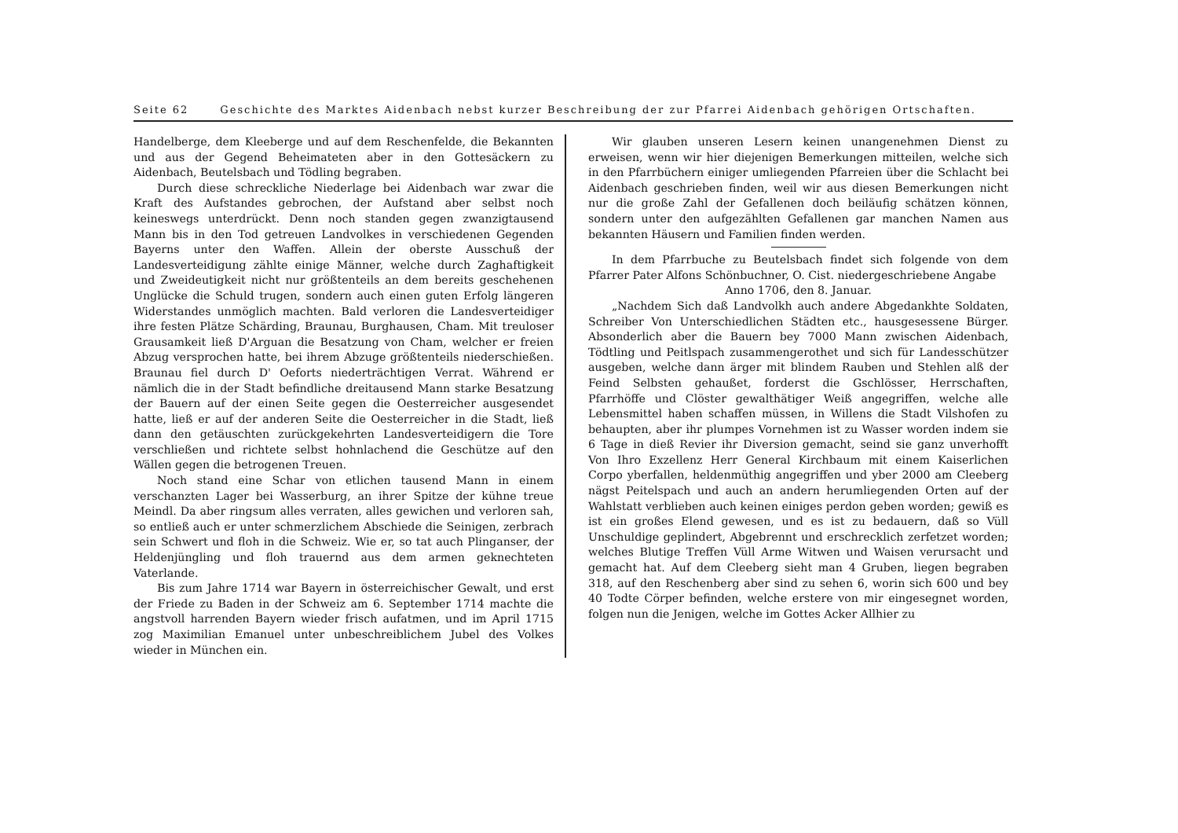Seite 62 Geschichte des Marktes Aidenbach nebst kurzer Beschreibung der zur Pfarrei Aidenbach gehörigen Ortschaften.
Handelberge, dem Kleeberge und auf dem Reschenfelde, die Bekannten und aus der Gegend Beheimateten aber in den Gottesäckern zu Aidenbach, Beutelsbach und Tödling begraben.
Durch diese schreckliche Niederlage bei Aidenbach war zwar die Kraft des Aufstandes gebrochen, der Aufstand aber selbst noch keineswegs unterdrückt. Denn noch standen gegen zwanzigtausend Mann bis in den Tod getreuen Landvolkes in verschiedenen Gegenden Bayerns unter den Waffen. Allein der oberste Ausschuß der Landesverteidigung zählte einige Männer, welche durch Zaghaftigkeit und Zweideutigkeit nicht nur größtenteils an dem bereits geschehenen Unglücke die Schuld trugen, sondern auch einen guten Erfolg längeren Widerstandes unmöglich machten. Bald verloren die Landesverteidiger ihre festen Plätze Schärding, Braunau, Burghausen, Cham. Mit treuloser Grausamkeit ließ D'Arguan die Besatzung von Cham, welcher er freien Abzug versprochen hatte, bei ihrem Abzuge größtenteils niederschießen. Braunau fiel durch D' Oeforts niederträchtigen Verrat. Während er nämlich die in der Stadt befindliche dreitausend Mann starke Besatzung der Bauern auf der einen Seite gegen die Oesterreicher ausgesendet hatte, ließ er auf der anderen Seite die Oesterreicher in die Stadt, ließ dann den getäuschten zurückgekehrten Landesverteidigern die Tore verschließen und richtete selbst hohnlachend die Geschütze auf den Wällen gegen die betrogenen Treuen.
Noch stand eine Schar von etlichen tausend Mann in einem verschanzten Lager bei Wasserburg, an ihrer Spitze der kühne treue Meindl. Da aber ringsum alles verraten, alles gewichen und verloren sah, so entließ auch er unter schmerzlichem Abschiede die Seinigen, zerbrach sein Schwert und floh in die Schweiz. Wie er, so tat auch Plinganser, der Heldenjüngling und floh trauernd aus dem armen geknechteten Vaterlande.
Bis zum Jahre 1714 war Bayern in österreichischer Gewalt, und erst der Friede zu Baden in der Schweiz am 6. September 1714 machte die angstvoll harrenden Bayern wieder frisch aufatmen, und im April 1715 zog Maximilian Emanuel unter unbeschreiblichem Jubel des Volkes wieder in München ein.
Wir glauben unseren Lesern keinen unangenehmen Dienst zu erweisen, wenn wir hier diejenigen Bemerkungen mitteilen, welche sich in den Pfarrbüchern einiger umliegenden Pfarreien über die Schlacht bei Aidenbach geschrieben finden, weil wir aus diesen Bemerkungen nicht nur die große Zahl der Gefallenen doch beiläufig schätzen können, sondern unter den aufgezählten Gefallenen gar manchen Namen aus bekannten Häusern und Familien finden werden.
In dem Pfarrbuche zu Beutelsbach findet sich folgende von dem Pfarrer Pater Alfons Schönbuchner, O. Cist. niedergeschriebene Angabe
Anno 1706, den 8. Januar.
„Nachdem Sich daß Landvolkh auch andere Abgedankhte Soldaten, Schreiber Von Unterschiedlichen Städten etc., hausgesessene Bürger. Absonderlich aber die Bauern bey 7000 Mann zwischen Aidenbach, Tödtling und Peitlspach zusammengerothet und sich für Landesschützer ausgeben, welche dann ärger mit blindem Rauben und Stehlen alß der Feind Selbsten gehaußet, forderst die Gschlösser, Herrschaften, Pfarrhöffe und Clöster gewalthätiger Weiß angegriffen, welche alle Lebensmittel haben schaffen müssen, in Willens die Stadt Vilshofen zu behaupten, aber ihr plumpes Vornehmen ist zu Wasser worden indem sie 6 Tage in dieß Revier ihr Diversion gemacht, seind sie ganz unverhofft Von Ihro Exzellenz Herr General Kirchbaum mit einem Kaiserlichen Corpo yberfallen, heldenmüthig angegriffen und yber 2000 am Cleeberg nägst Peitelspach und auch an andern herumliegenden Orten auf der Wahlstatt verblieben auch keinen einiges perdon geben worden; gewiß es ist ein großes Elend gewesen, und es ist zu bedauern, daß so Vüll Unschuldige geplindert, Abgebrennt und erschrecklich zerfetzet worden; welches Blutige Treffen Vüll Arme Witwen und Waisen verursacht und gemacht hat. Auf dem Cleeberg sieht man 4 Gruben, liegen begraben 318, auf den Reschenberg aber sind zu sehen 6, worin sich 600 und bey 40 Todte Cörper befinden, welche erstere von mir eingesegnet worden, folgen nun die Jenigen, welche im Gottes Acker Allhier zu